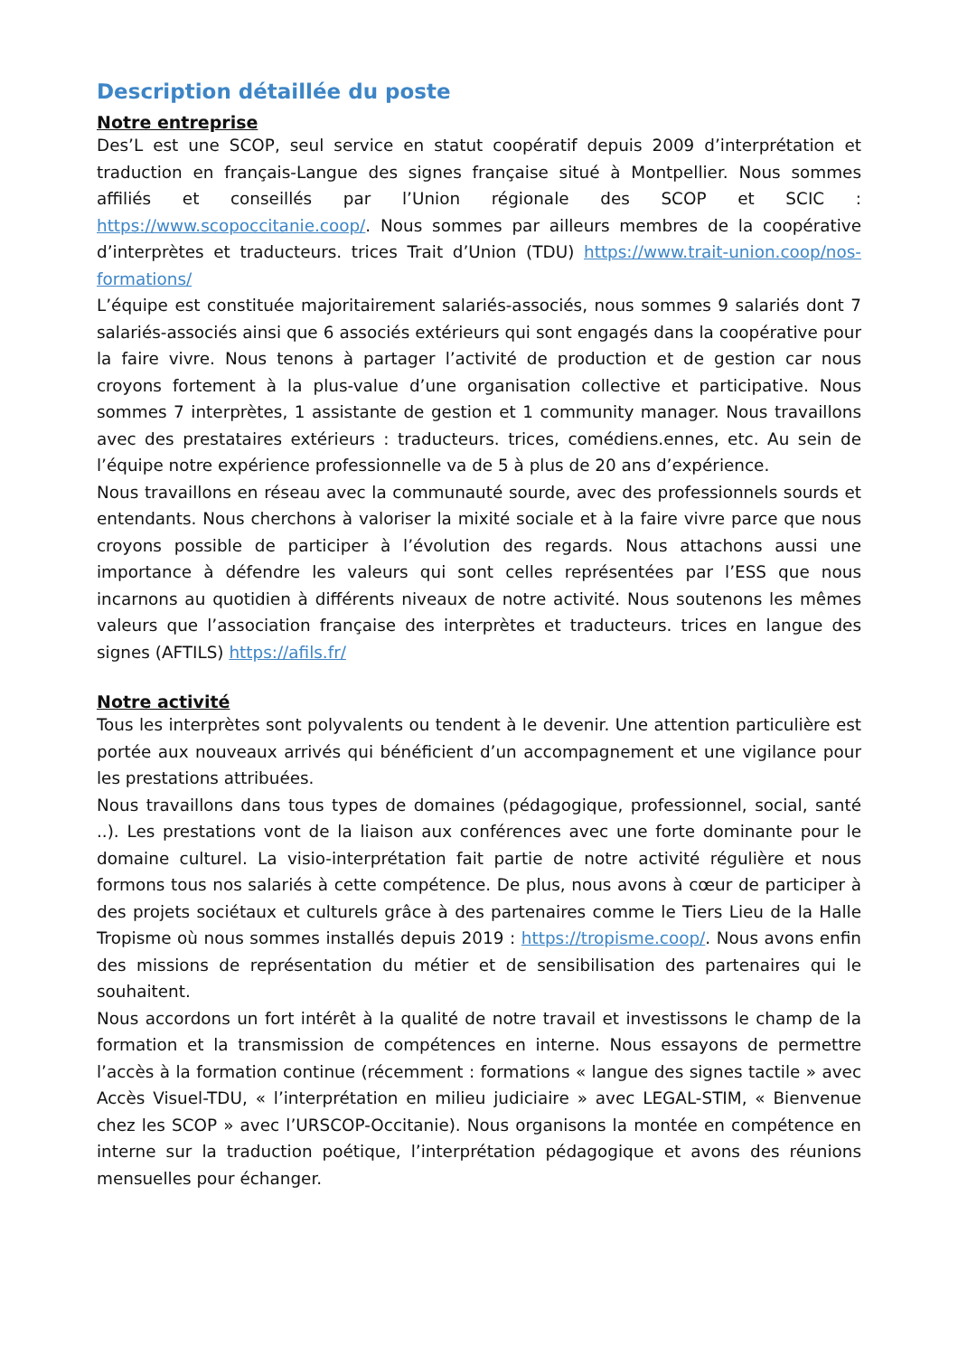Description détaillée du poste
Notre entreprise
Des’L est une SCOP, seul service en statut coopératif depuis 2009 d’interprétation et traduction en français-Langue des signes française situé à Montpellier. Nous sommes affiliés et conseillés par l’Union régionale des SCOP et SCIC : https://www.scopoccitanie.coop/. Nous sommes par ailleurs membres de la coopérative d’interprètes et traducteurs. trices Trait d’Union (TDU) https://www.trait-union.coop/nos-formations/
L’équipe est constituée majoritairement salariés-associés, nous sommes 9 salariés dont 7 salariés-associés ainsi que 6 associés extérieurs qui sont engagés dans la coopérative pour la faire vivre. Nous tenons à partager l’activité de production et de gestion car nous croyons fortement à la plus-value d’une organisation collective et participative. Nous sommes 7 interprètes, 1 assistante de gestion et 1 community manager. Nous travaillons avec des prestataires extérieurs : traducteurs. trices, comédiens.ennes, etc. Au sein de l’équipe notre expérience professionnelle va de 5 à plus de 20 ans d’expérience.
Nous travaillons en réseau avec la communauté sourde, avec des professionnels sourds et entendants. Nous cherchons à valoriser la mixité sociale et à la faire vivre parce que nous croyons possible de participer à l’évolution des regards. Nous attachons aussi une importance à défendre les valeurs qui sont celles représentées par l’ESS que nous incarnons au quotidien à différents niveaux de notre activité. Nous soutenons les mêmes valeurs que l’association française des interprètes et traducteurs. trices en langue des signes (AFTILS) https://afils.fr/
Notre activité
Tous les interprètes sont polyvalents ou tendent à le devenir. Une attention particulière est portée aux nouveaux arrivés qui bénéficient d’un accompagnement et une vigilance pour les prestations attribuées.
Nous travaillons dans tous types de domaines (pédagogique, professionnel, social, santé ..). Les prestations vont de la liaison aux conférences avec une forte dominante pour le domaine culturel. La visio-interprétation fait partie de notre activité régulière et nous formons tous nos salariés à cette compétence. De plus, nous avons à cœur de participer à des projets sociétaux et culturels grâce à des partenaires comme le Tiers Lieu de la Halle Tropisme où nous sommes installés depuis 2019 : https://tropisme.coop/. Nous avons enfin des missions de représentation du métier et de sensibilisation des partenaires qui le souhaitent.
Nous accordons un fort intérêt à la qualité de notre travail et investissons le champ de la formation et la transmission de compétences en interne. Nous essayons de permettre l’accès à la formation continue (récemment : formations « langue des signes tactile » avec Accès Visuel-TDU, « l’interprétation en milieu judiciaire » avec LEGAL-STIM, « Bienvenue chez les SCOP » avec l’URSCOP-Occitanie). Nous organisons la montée en compétence en interne sur la traduction poétique, l’interprétation pédagogique et avons des réunions mensuelles pour échanger.